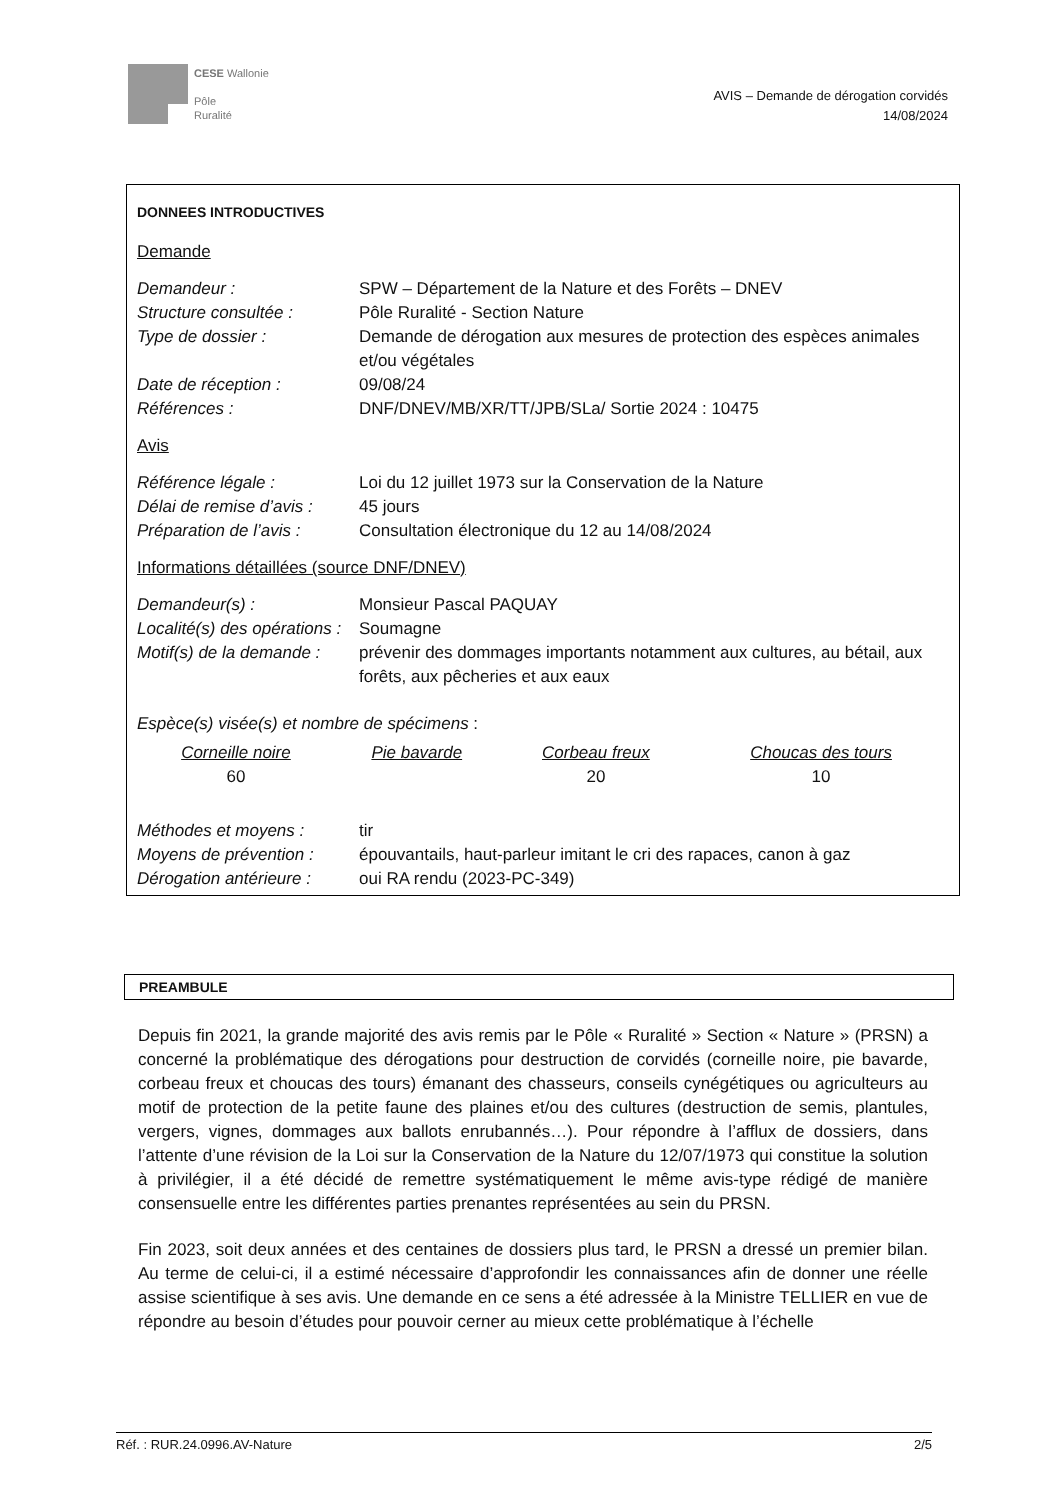CESE Wallonie
Pôle
Ruralité
AVIS – Demande de dérogation corvidés
14/08/2024
DONNEES INTRODUCTIVES
Demande
| Demandeur : | SPW – Département de la Nature et des Forêts – DNEV |
| Structure consultée : | Pôle Ruralité - Section Nature |
| Type de dossier : | Demande de dérogation aux mesures de protection des espèces animales et/ou végétales |
| Date de réception : | 09/08/24 |
| Références : | DNF/DNEV/MB/XR/TT/JPB/SLa/ Sortie 2024 : 10475 |
Avis
| Référence légale : | Loi du 12 juillet 1973 sur la Conservation de la Nature |
| Délai de remise d’avis : | 45 jours |
| Préparation de l’avis : | Consultation électronique du 12 au 14/08/2024 |
Informations détaillées (source DNF/DNEV)
| Demandeur(s) : | Monsieur Pascal PAQUAY |
| Localité(s) des opérations : | Soumagne |
| Motif(s) de la demande : | prévenir des dommages importants notamment aux cultures, au bétail, aux forêts, aux pêcheries et aux eaux |
Espèce(s) visée(s) et nombre de spécimens :
| Corneille noire | Pie bavarde | Corbeau freux | Choucas des tours |
| 60 | | 20 | 10 |
| Méthodes et moyens : | tir |
| Moyens de prévention : | épouvantails, haut-parleur imitant le cri des rapaces, canon à gaz |
| Dérogation antérieure : | oui RA rendu (2023-PC-349) |
PREAMBULE
Depuis fin 2021, la grande majorité des avis remis par le Pôle « Ruralité » Section « Nature » (PRSN) a concerné la problématique des dérogations pour destruction de corvidés (corneille noire, pie bavarde, corbeau freux et choucas des tours) émanant des chasseurs, conseils cynégétiques ou agriculteurs au motif de protection de la petite faune des plaines et/ou des cultures (destruction de semis, plantules, vergers, vignes, dommages aux ballots enrubannés…). Pour répondre à l’afflux de dossiers, dans l’attente d’une révision de la Loi sur la Conservation de la Nature du 12/07/1973 qui constitue la solution à privilégier, il a été décidé de remettre systématiquement le même avis-type rédigé de manière consensuelle entre les différentes parties prenantes représentées au sein du PRSN.
Fin 2023, soit deux années et des centaines de dossiers plus tard, le PRSN a dressé un premier bilan. Au terme de celui-ci, il a estimé nécessaire d’approfondir les connaissances afin de donner une réelle assise scientifique à ses avis. Une demande en ce sens a été adressée à la Ministre TELLIER en vue de répondre au besoin d’études pour pouvoir cerner au mieux cette problématique à l’échelle
Réf. : RUR.24.0996.AV-Nature 2/5